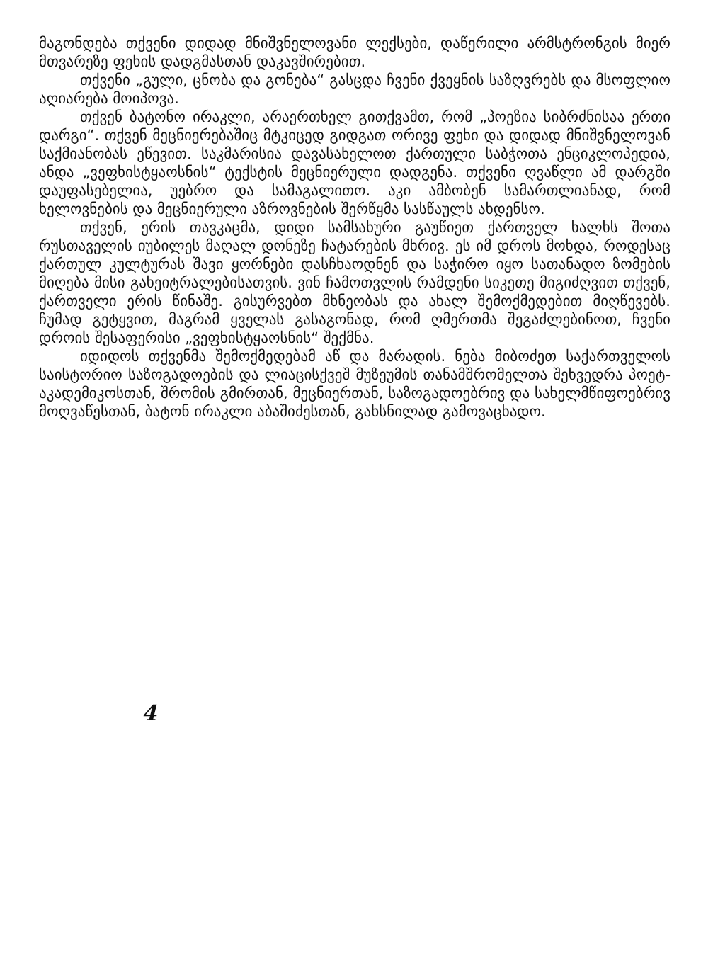მაგონდება თქვენი დიდად მნიშვნელოვანი ლექსები, დაწერილი არმსტრონგის მიერ მთვარეზე ფეხის დადგმასთან დაკავშირებით.
თქვენი „გული, ცნობა და გონება“ გასცდა ჩვენი ქვეყნის საზღვრებს და მსოფლიო აღიარება მოიპოვა.
თქვენ ბატონო ირაკლი, არაერთხელ გითქვამთ, რომ „პოეზია სიბრძნისაა ერთი დარგი“. თქვენ მეცნიერებაშიც მტკიცედ გიდგათ ორივე ფეხი და დიდად მნიშვნელოვან საქმიანობას ეწევით. საკმარისია დავასახელოთ ქართული საბჭოთა ენციკლოპედია, ანდა „ვეფხისტყაოსნის“ ტექსტის მეცნიერული დადგენა. თქვენი ღვაწლი ამ დარგში დაუფასებელია, უებრო და სამაგალითო. აკი ამბობენ სამართლიანად, რომ ხელოვნების და მეცნიერული აზროვნების შერწყმა სასწაულს ახდენსო.
თქვენ, ერის თავკაცმა, დიდი სამსახური გაუწიეთ ქართველ ხალხს შოთა რუსთაველის იუბილეს მაღალ დონეზე ჩატარების მხრივ. ეს იმ დროს მოხდა, როდესაც ქართულ კულტურას შავი ყორნები დასჩხაოდნენ და საჭირო იყო სათანადო ზომების მიღება მისი გახეიტრალებისათვის. ვინ ჩამოთვლის რამდენი სიკეთე მიგიძღვით თქვენ, ქართველი ერის წინაშე. გისურვებთ მხნეობას და ახალ შემოქმედებით მიღწევებს. ჩუმად გეტყვით, მაგრამ ყველას გასაგონად, რომ ღმერთმა შეგაძლებინოთ, ჩვენი დროის შესაფერისი „ვეფხისტყაოსნის“ შექმნა.
იდიდოს თქვენმა შემოქმედებამ აწ და მარადის. ნება მიბოძეთ საქართველოს საისტორიო საზოგადოების და ლიაცისქვეშ მუზეუმის თანამშრომელთა შეხვედრა პოეტ-აკადემიკოსთან, შრომის გმირთან, მეცნიერთან, საზოგადოებრივ და სახელმწიფოებრივ მოღვაწესთან, ბატონ ირაკლი აბაშიძესთან, გახსნილად გამოვაცხადო.
4